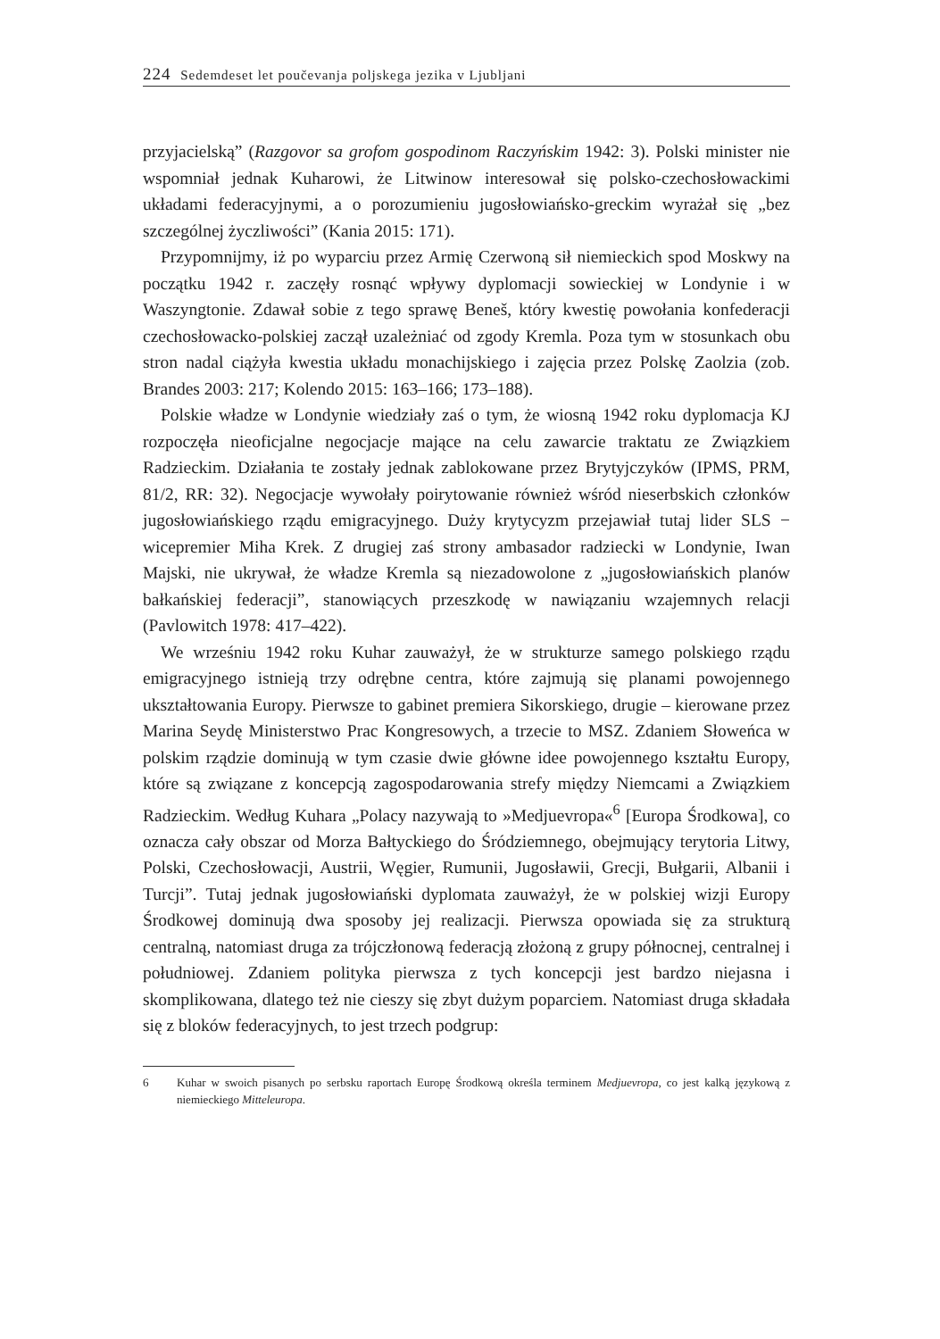224 Sedemdeset let poučevanja poljskega jezika v Ljubljani
przyjacielską” (Razgovor sa grofom gospodinom Raczyńskim 1942: 3). Polski minister nie wspomniał jednak Kuharowi, że Litwinow interesował się polsko-czechosłowackimi układami federacyjnymi, a o porozumieniu jugosłowiańsko-greckim wyrażał się „bez szczególnej życzliwości” (Kania 2015: 171).
Przypomnijmy, iż po wyparciu przez Armię Czerwoną sił niemieckich spod Moskwy na początku 1942 r. zaczęły rosnąć wpływy dyplomacji sowieckiej w Londynie i w Waszyngtonie. Zdawał sobie z tego sprawę Beneš, który kwestię powołania konfederacji czechosłowacko-polskiej zaczął uzależniać od zgody Kremla. Poza tym w stosunkach obu stron nadal ciążyła kwestia układu monachijskiego i zajęcia przez Polskę Zaolzia (zob. Brandes 2003: 217; Kolendo 2015: 163–166; 173–188).
Polskie władze w Londynie wiedziały zaś o tym, że wiosną 1942 roku dyplomacja KJ rozpoczęła nieoficjalne negocjacje mające na celu zawarcie traktatu ze Związkiem Radzieckim. Działania te zostały jednak zablokowane przez Brytyjczyków (IPMS, PRM, 81/2, RR: 32). Negocjacje wywołały poirytowanie również wśród nieserbskich członków jugosłowiańskiego rządu emigracyjnego. Duży krytycyzm przejawiał tutaj lider SLS − wicepremier Miha Krek. Z drugiej zaś strony ambasador radziecki w Londynie, Iwan Majski, nie ukrywał, że władze Kremla są niezadowolone z „jugosłowiańskich planów bałkańskiej federacji”, stanowiących przeszkodę w nawiązaniu wzajemnych relacji (Pavlowitch 1978: 417–422).
We wrześniu 1942 roku Kuhar zauważył, że w strukturze samego polskiego rządu emigracyjnego istnieją trzy odrębne centra, które zajmują się planami powojennego ukształtowania Europy. Pierwsze to gabinet premiera Sikorskiego, drugie – kierowane przez Marina Seydę Ministerstwo Prac Kongresowych, a trzecie to MSZ. Zdaniem Słoweńca w polskim rządzie dominują w tym czasie dwie główne idee powojennego kształtu Europy, które są związane z koncepcją zagospodarowania strefy między Niemcami a Związkiem Radzieckim. Według Kuhara „Polacy nazywają to »Medjuevropa«<sup>6</sup> [Europa Środkowa], co oznacza cały obszar od Morza Bałtyckiego do Śródziemnego, obejmujący terytoria Litwy, Polski, Czechosłowacji, Austrii, Węgier, Rumunii, Jugosławii, Grecji, Bułgarii, Albanii i Turcji”. Tutaj jednak jugosłowiański dyplomata zauważył, że w polskiej wizji Europy Środkowej dominują dwa sposoby jej realizacji. Pierwsza opowiada się za strukturą centralną, natomiast druga za trójczłonową federacją złożoną z grupy północnej, centralnej i południowej. Zdaniem polityka pierwsza z tych koncepcji jest bardzo niejasna i skomplikowana, dlatego też nie cieszy się zbyt dużym poparciem. Natomiast druga składała się z bloków federacyjnych, to jest trzech podgrup:
6 Kuhar w swoich pisanych po serbsku raportach Europę Środkową określa terminem Medjuevropa, co jest kalką językową z niemieckiego Mitteleuropa.